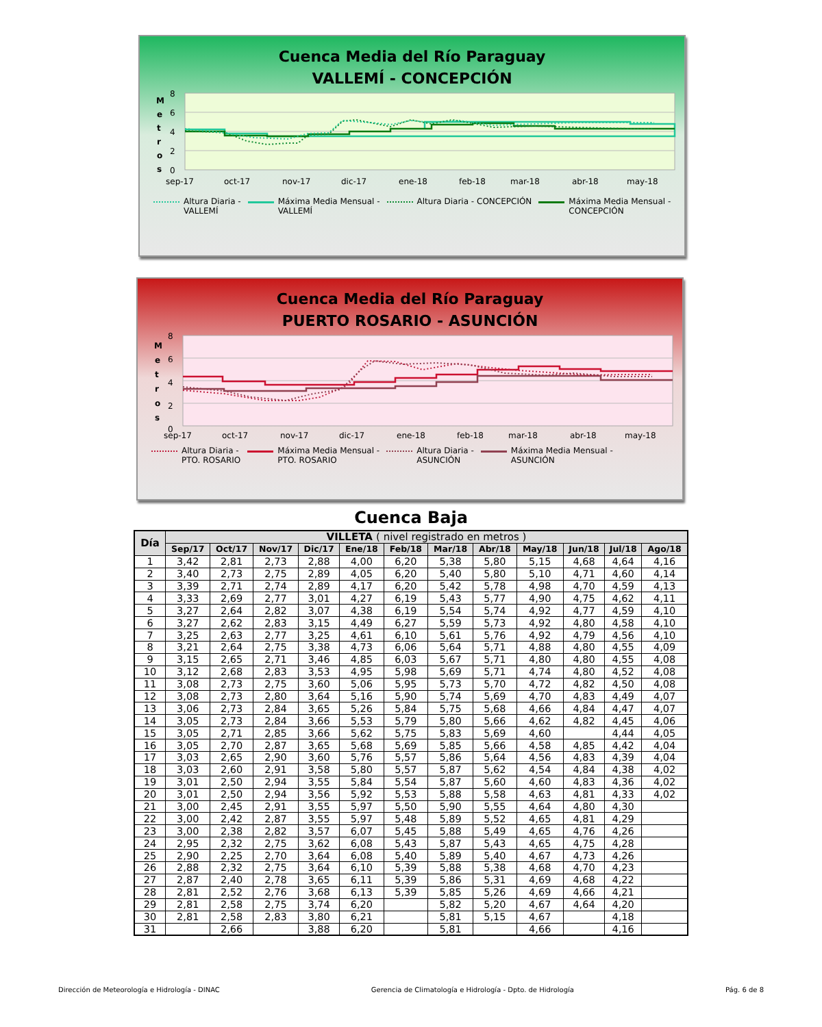Cuenca Media del Río Paraguay
VALLEMÍ - CONCEPCIÓN
M
e
t
r
o
s
8
6
4
2
0
sep-17
oct-17
nov-17
dic-17
ene-18
feb-18
mar-18
abr-18
may-18
Altura Diaria -
VALLEMÍ
Máxima Media Mensual -
VALLEMÍ
Altura Diaria - CONCEPCIÓN Máxima Media Mensual -
CONCEPCIÓN
Cuenca Media del Río Paraguay
PUERTO ROSARIO - ASUNCIÓN
M
e
t
r
o
s
8
6
4
2
0
sep-17
oct-17
nov-17
dic-17
ene-18
feb-18
mar-18
abr-18
may-18
Altura Diaria -
PTO. ROSARIO
Máxima Media Mensual -
PTO. ROSARIO
Altura Diaria -
ASUNCIÓN
Máxima Media Mensual -
ASUNCIÓN
Cuenca Baja
| Día | VILLETA ( nivel registrado en metros ) | | | | | | | | | | | |
| --- | --- | --- | --- | --- | --- | --- | --- | --- | --- | --- | --- | --- |
| | Sep/17 | Oct/17 | Nov/17 | Dic/17 | Ene/18 | Feb/18 | Mar/18 | Abr/18 | May/18 | Jun/18 | Jul/18 | Ago/18 |
| 1 | 3,42 | 2,81 | 2,73 | 2,88 | 4,00 | 6,20 | 5,38 | 5,80 | 5,15 | 4,68 | 4,64 | 4,16 |
| 2 | 3,40 | 2,73 | 2,75 | 2,89 | 4,05 | 6,20 | 5,40 | 5,80 | 5,10 | 4,71 | 4,60 | 4,14 |
| 3 | 3,39 | 2,71 | 2,74 | 2,89 | 4,17 | 6,20 | 5,42 | 5,78 | 4,98 | 4,70 | 4,59 | 4,13 |
| 4 | 3,33 | 2,69 | 2,77 | 3,01 | 4,27 | 6,19 | 5,43 | 5,77 | 4,90 | 4,75 | 4,62 | 4,11 |
| 5 | 3,27 | 2,64 | 2,82 | 3,07 | 4,38 | 6,19 | 5,54 | 5,74 | 4,92 | 4,77 | 4,59 | 4,10 |
| 6 | 3,27 | 2,62 | 2,83 | 3,15 | 4,49 | 6,27 | 5,59 | 5,73 | 4,92 | 4,80 | 4,58 | 4,10 |
| 7 | 3,25 | 2,63 | 2,77 | 3,25 | 4,61 | 6,10 | 5,61 | 5,76 | 4,92 | 4,79 | 4,56 | 4,10 |
| 8 | 3,21 | 2,64 | 2,75 | 3,38 | 4,73 | 6,06 | 5,64 | 5,71 | 4,88 | 4,80 | 4,55 | 4,09 |
| 9 | 3,15 | 2,65 | 2,71 | 3,46 | 4,85 | 6,03 | 5,67 | 5,71 | 4,80 | 4,80 | 4,55 | 4,08 |
| 10 | 3,12 | 2,68 | 2,83 | 3,53 | 4,95 | 5,98 | 5,69 | 5,71 | 4,74 | 4,80 | 4,52 | 4,08 |
| 11 | 3,08 | 2,73 | 2,75 | 3,60 | 5,06 | 5,95 | 5,73 | 5,70 | 4,72 | 4,82 | 4,50 | 4,08 |
| 12 | 3,08 | 2,73 | 2,80 | 3,64 | 5,16 | 5,90 | 5,74 | 5,69 | 4,70 | 4,83 | 4,49 | 4,07 |
| 13 | 3,06 | 2,73 | 2,84 | 3,65 | 5,26 | 5,84 | 5,75 | 5,68 | 4,66 | 4,84 | 4,47 | 4,07 |
| 14 | 3,05 | 2,73 | 2,84 | 3,66 | 5,53 | 5,79 | 5,80 | 5,66 | 4,62 | 4,82 | 4,45 | 4,06 |
| 15 | 3,05 | 2,71 | 2,85 | 3,66 | 5,62 | 5,75 | 5,83 | 5,69 | 4,60 | | 4,44 | 4,05 |
| 16 | 3,05 | 2,70 | 2,87 | 3,65 | 5,68 | 5,69 | 5,85 | 5,66 | 4,58 | 4,85 | 4,42 | 4,04 |
| 17 | 3,03 | 2,65 | 2,90 | 3,60 | 5,76 | 5,57 | 5,86 | 5,64 | 4,56 | 4,83 | 4,39 | 4,04 |
| 18 | 3,03 | 2,60 | 2,91 | 3,58 | 5,80 | 5,57 | 5,87 | 5,62 | 4,54 | 4,84 | 4,38 | 4,02 |
| 19 | 3,01 | 2,50 | 2,94 | 3,55 | 5,84 | 5,54 | 5,87 | 5,60 | 4,60 | 4,83 | 4,36 | 4,02 |
| 20 | 3,01 | 2,50 | 2,94 | 3,56 | 5,92 | 5,53 | 5,88 | 5,58 | 4,63 | 4,81 | 4,33 | 4,02 |
| 21 | 3,00 | 2,45 | 2,91 | 3,55 | 5,97 | 5,50 | 5,90 | 5,55 | 4,64 | 4,80 | 4,30 | |
| 22 | 3,00 | 2,42 | 2,87 | 3,55 | 5,97 | 5,48 | 5,89 | 5,52 | 4,65 | 4,81 | 4,29 | |
| 23 | 3,00 | 2,38 | 2,82 | 3,57 | 6,07 | 5,45 | 5,88 | 5,49 | 4,65 | 4,76 | 4,26 | |
| 24 | 2,95 | 2,32 | 2,75 | 3,62 | 6,08 | 5,43 | 5,87 | 5,43 | 4,65 | 4,75 | 4,28 | |
| 25 | 2,90 | 2,25 | 2,70 | 3,64 | 6,08 | 5,40 | 5,89 | 5,40 | 4,67 | 4,73 | 4,26 | |
| 26 | 2,88 | 2,32 | 2,75 | 3,64 | 6,10 | 5,39 | 5,88 | 5,38 | 4,68 | 4,70 | 4,23 | |
| 27 | 2,87 | 2,40 | 2,78 | 3,65 | 6,11 | 5,39 | 5,86 | 5,31 | 4,69 | 4,68 | 4,22 | |
| 28 | 2,81 | 2,52 | 2,76 | 3,68 | 6,13 | 5,39 | 5,85 | 5,26 | 4,69 | 4,66 | 4,21 | |
| 29 | 2,81 | 2,58 | 2,75 | 3,74 | 6,20 | | 5,82 | 5,20 | 4,67 | 4,64 | 4,20 | |
| 30 | 2,81 | 2,58 | 2,83 | 3,80 | 6,21 | | 5,81 | 5,15 | 4,67 | | 4,18 | |
| 31 | | 2,66 | | 3,88 | 6,20 | | 5,81 | | 4,66 | | 4,16 | |
Dirección de Meteorología e Hidrología - DINAC Gerencia de Climatología e Hidrología - Dpto. de Hidrología Pág. 6 de 8